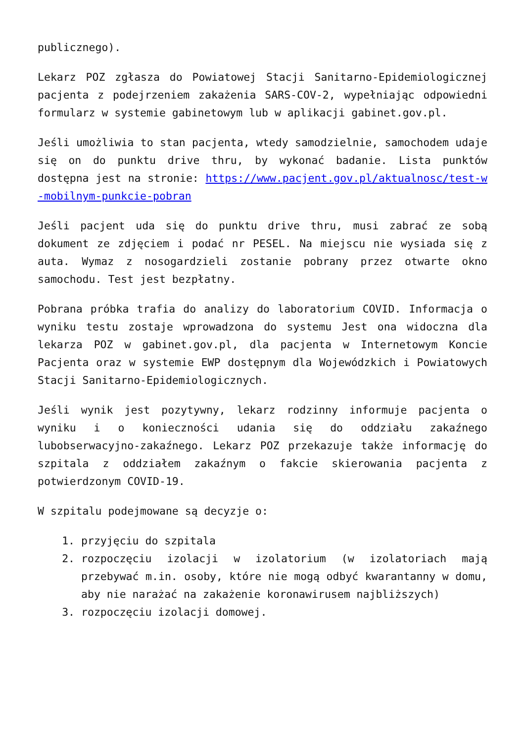publicznego).
Lekarz POZ zgłasza do Powiatowej Stacji Sanitarno-Epidemiologicznej pacjenta z podejrzeniem zakażenia SARS-COV-2, wypełniając odpowiedni formularz w systemie gabinetowym lub w aplikacji gabinet.gov.pl.
Jeśli umożliwia to stan pacjenta, wtedy samodzielnie, samochodem udaje się on do punktu drive thru, by wykonać badanie. Lista punktów dostępna jest na stronie: https://www.pacjent.gov.pl/aktualnosc/test-w-mobilnym-punkcie-pobran
Jeśli pacjent uda się do punktu drive thru, musi zabrać ze sobą dokument ze zdjęciem i podać nr PESEL. Na miejscu nie wysiada się z auta. Wymaz z nosogardzieli zostanie pobrany przez otwarte okno samochodu. Test jest bezpłatny.
Pobrana próbka trafia do analizy do laboratorium COVID. Informacja o wyniku testu zostaje wprowadzona do systemu Jest ona widoczna dla lekarza POZ w gabinet.gov.pl, dla pacjenta w Internetowym Koncie Pacjenta oraz w systemie EWP dostępnym dla Wojewódzkich i Powiatowych Stacji Sanitarno-Epidemiologicznych.
Jeśli wynik jest pozytywny, lekarz rodzinny informuje pacjenta o wyniku i o konieczności udania się do oddziału zakaźnego lubobserwacyjno-zakaźnego. Lekarz POZ przekazuje także informację do szpitala z oddziałem zakaźnym o fakcie skierowania pacjenta z potwierdzonym COVID-19.
W szpitalu podejmowane są decyzje o:
1. przyjęciu do szpitala
2. rozpoczęciu izolacji w izolatorium (w izolatoriach mają przebywać m.in. osoby, które nie mogą odbyć kwarantanny w domu, aby nie narażać na zakażenie koronawirusem najbliższych)
3. rozpoczęciu izolacji domowej.